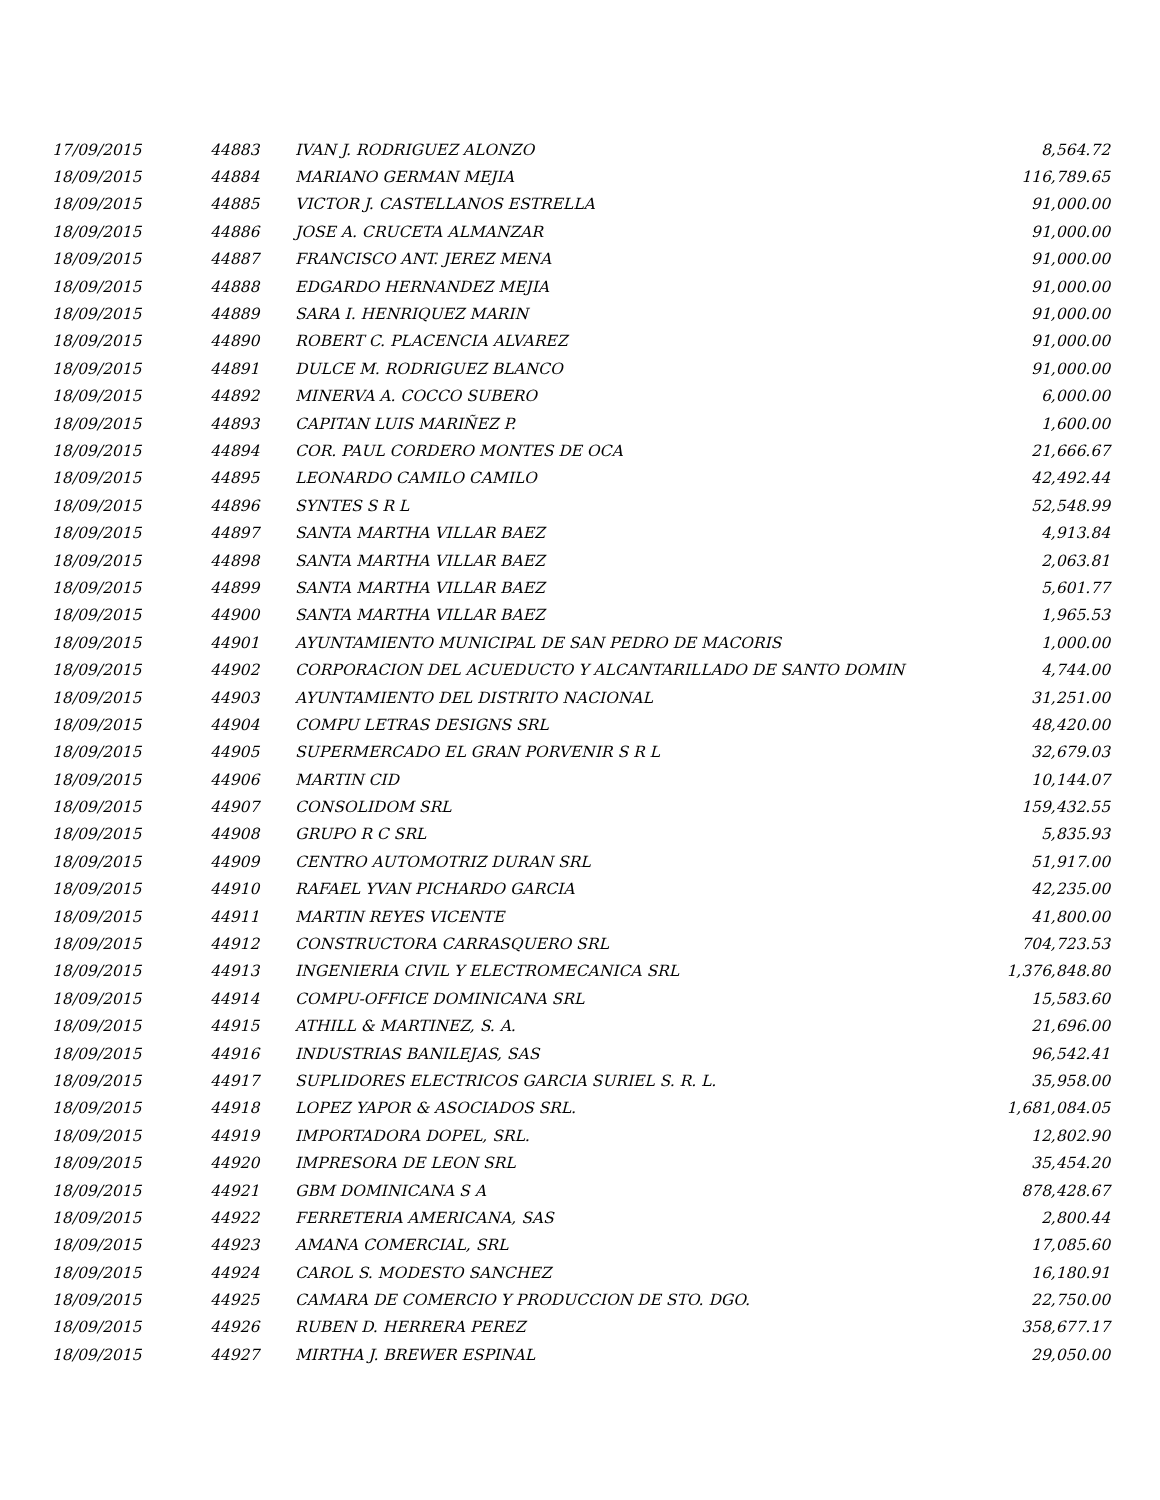| 17/09/2015 | 44883 | IVAN J. RODRIGUEZ ALONZO | 8,564.72 |
| 18/09/2015 | 44884 | MARIANO GERMAN MEJIA | 116,789.65 |
| 18/09/2015 | 44885 | VICTOR J. CASTELLANOS ESTRELLA | 91,000.00 |
| 18/09/2015 | 44886 | JOSE A. CRUCETA ALMANZAR | 91,000.00 |
| 18/09/2015 | 44887 | FRANCISCO ANT. JEREZ MENA | 91,000.00 |
| 18/09/2015 | 44888 | EDGARDO HERNANDEZ MEJIA | 91,000.00 |
| 18/09/2015 | 44889 | SARA I. HENRIQUEZ MARIN | 91,000.00 |
| 18/09/2015 | 44890 | ROBERT C. PLACENCIA ALVAREZ | 91,000.00 |
| 18/09/2015 | 44891 | DULCE M. RODRIGUEZ BLANCO | 91,000.00 |
| 18/09/2015 | 44892 | MINERVA A. COCCO SUBERO | 6,000.00 |
| 18/09/2015 | 44893 | CAPITAN LUIS MARIÑEZ P. | 1,600.00 |
| 18/09/2015 | 44894 | COR. PAUL CORDERO MONTES DE OCA | 21,666.67 |
| 18/09/2015 | 44895 | LEONARDO CAMILO CAMILO | 42,492.44 |
| 18/09/2015 | 44896 | SYNTES S R L | 52,548.99 |
| 18/09/2015 | 44897 | SANTA MARTHA VILLAR BAEZ | 4,913.84 |
| 18/09/2015 | 44898 | SANTA MARTHA VILLAR BAEZ | 2,063.81 |
| 18/09/2015 | 44899 | SANTA MARTHA VILLAR BAEZ | 5,601.77 |
| 18/09/2015 | 44900 | SANTA MARTHA VILLAR BAEZ | 1,965.53 |
| 18/09/2015 | 44901 | AYUNTAMIENTO MUNICIPAL DE SAN PEDRO DE MACORIS | 1,000.00 |
| 18/09/2015 | 44902 | CORPORACION DEL ACUEDUCTO Y ALCANTARILLADO DE SANTO DOMIN | 4,744.00 |
| 18/09/2015 | 44903 | AYUNTAMIENTO DEL DISTRITO NACIONAL | 31,251.00 |
| 18/09/2015 | 44904 | COMPU LETRAS DESIGNS SRL | 48,420.00 |
| 18/09/2015 | 44905 | SUPERMERCADO EL GRAN PORVENIR S R L | 32,679.03 |
| 18/09/2015 | 44906 | MARTIN CID | 10,144.07 |
| 18/09/2015 | 44907 | CONSOLIDOM SRL | 159,432.55 |
| 18/09/2015 | 44908 | GRUPO R C SRL | 5,835.93 |
| 18/09/2015 | 44909 | CENTRO AUTOMOTRIZ DURAN SRL | 51,917.00 |
| 18/09/2015 | 44910 | RAFAEL YVAN PICHARDO GARCIA | 42,235.00 |
| 18/09/2015 | 44911 | MARTIN REYES VICENTE | 41,800.00 |
| 18/09/2015 | 44912 | CONSTRUCTORA CARRASQUERO SRL | 704,723.53 |
| 18/09/2015 | 44913 | INGENIERIA CIVIL Y ELECTROMECANICA SRL | 1,376,848.80 |
| 18/09/2015 | 44914 | COMPU-OFFICE DOMINICANA SRL | 15,583.60 |
| 18/09/2015 | 44915 | ATHILL & MARTINEZ, S. A. | 21,696.00 |
| 18/09/2015 | 44916 | INDUSTRIAS BANILEJAS, SAS | 96,542.41 |
| 18/09/2015 | 44917 | SUPLIDORES ELECTRICOS GARCIA SURIEL S. R. L. | 35,958.00 |
| 18/09/2015 | 44918 | LOPEZ YAPOR & ASOCIADOS SRL. | 1,681,084.05 |
| 18/09/2015 | 44919 | IMPORTADORA DOPEL, SRL. | 12,802.90 |
| 18/09/2015 | 44920 | IMPRESORA DE LEON SRL | 35,454.20 |
| 18/09/2015 | 44921 | GBM DOMINICANA S A | 878,428.67 |
| 18/09/2015 | 44922 | FERRETERIA AMERICANA, SAS | 2,800.44 |
| 18/09/2015 | 44923 | AMANA COMERCIAL, SRL | 17,085.60 |
| 18/09/2015 | 44924 | CAROL S. MODESTO SANCHEZ | 16,180.91 |
| 18/09/2015 | 44925 | CAMARA DE COMERCIO Y PRODUCCION DE STO. DGO. | 22,750.00 |
| 18/09/2015 | 44926 | RUBEN D. HERRERA PEREZ | 358,677.17 |
| 18/09/2015 | 44927 | MIRTHA J. BREWER ESPINAL | 29,050.00 |